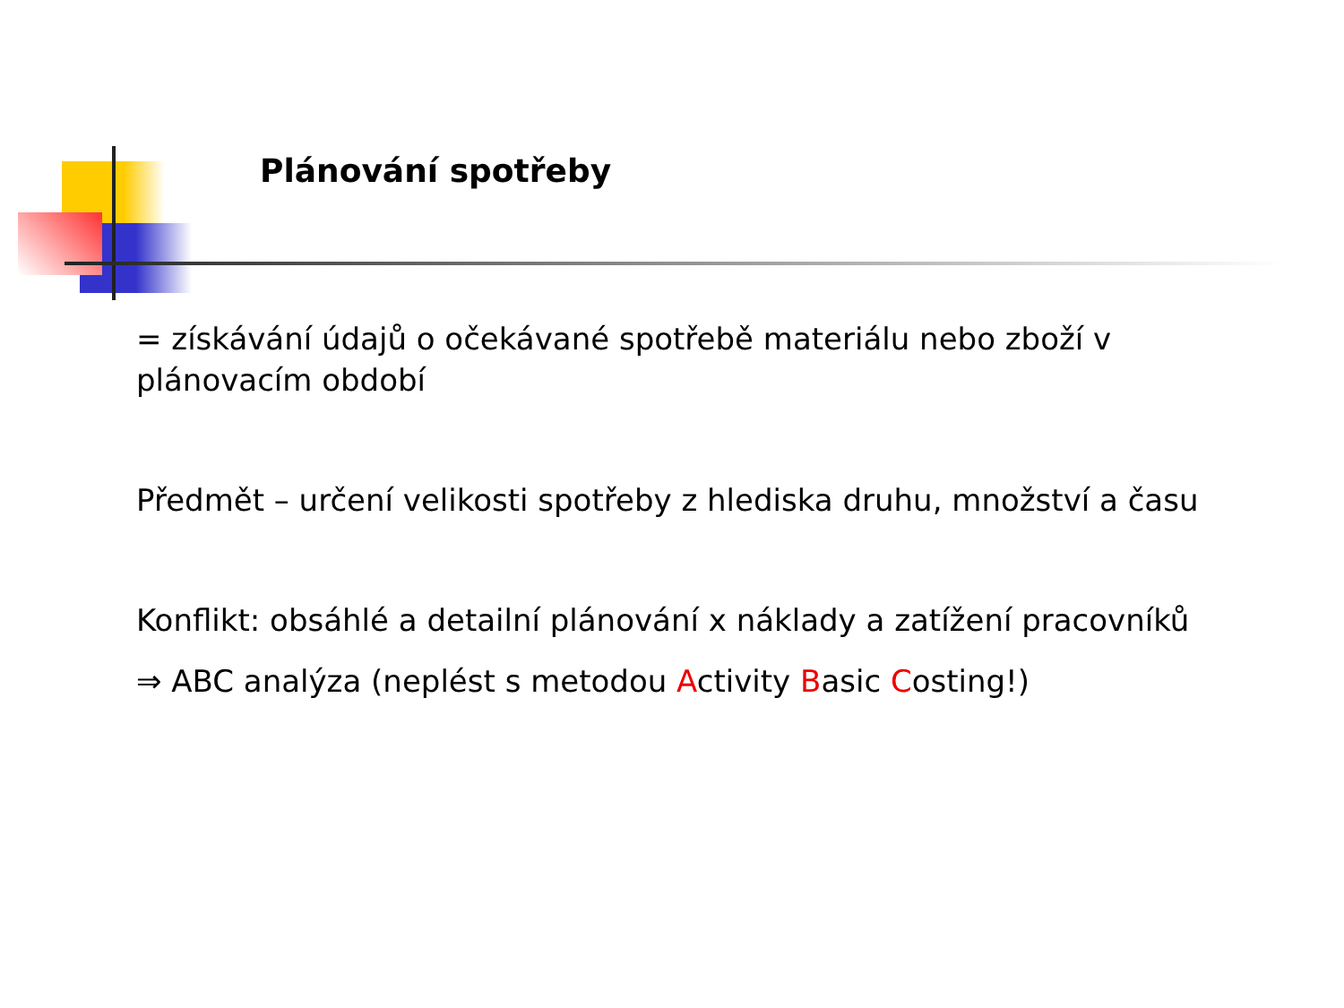Plánování spotřeby
= získávání údajů o očekávané spotřebě materiálu nebo zboží v plánovacím období
Předmět – určení velikosti spotřeby z hlediska druhu, množství a času
Konflikt: obsáhlé a detailní plánování x náklady a zatížení pracovníků
⇒ ABC analýza (neplést s metodou Activity Basic Costing!)